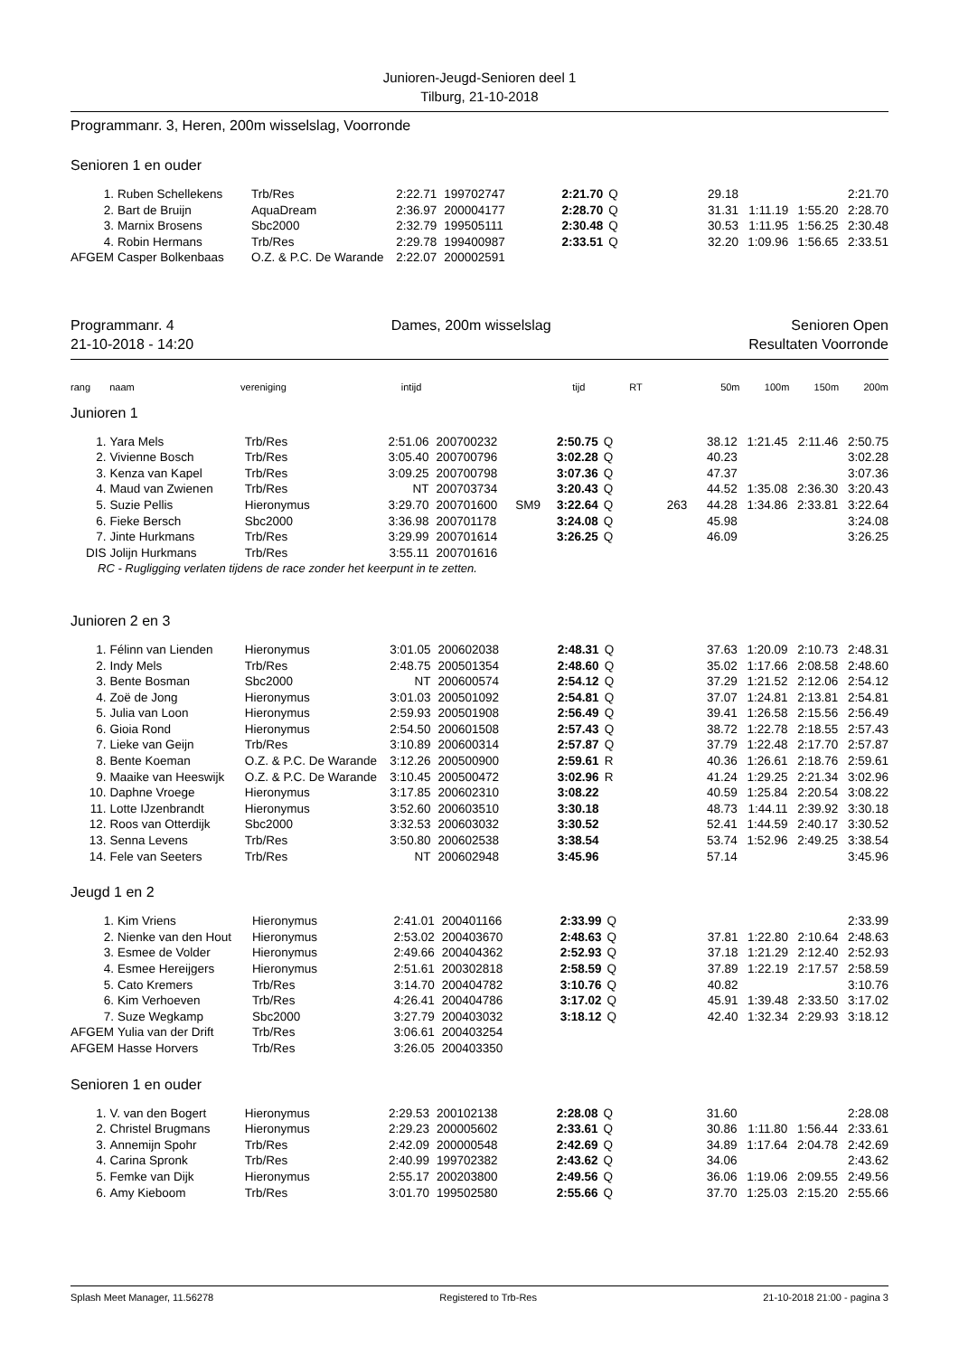Junioren-Jeugd-Senioren deel 1
Tilburg, 21-10-2018
Programmanr. 3, Heren, 200m wisselslag, Voorronde
Senioren 1 en ouder
| 1. | Ruben Schellekens | Trb/Res | 2:22.71 | 199702747 | | 2:21.70 | Q | | 29.18 | | | 2:21.70 |
| 2. | Bart de Bruijn | AquaDream | 2:36.97 | 200004177 | | 2:28.70 | Q | | 31.31 | 1:11.19 | 1:55.20 | 2:28.70 |
| 3. | Marnix Brosens | Sbc2000 | 2:32.79 | 199505111 | | 2:30.48 | Q | | 30.53 | 1:11.95 | 1:56.25 | 2:30.48 |
| 4. | Robin Hermans | Trb/Res | 2:29.78 | 199400987 | | 2:33.51 | Q | | 32.20 | 1:09.96 | 1:56.65 | 2:33.51 |
| AFGEM | Casper Bolkenbaas | O.Z. & P.C. De Warande | 2:22.07 | 200002591 | | | | | | | | |
Programmanr. 4
21-10-2018 - 14:20 Dames, 200m wisselslag Senioren Open
Resultaten Voorronde
| rang | naam | vereniging | intijd | | | tijd | | RT | 50m | 100m | 150m | 200m |
| --- | --- | --- | --- | --- | --- | --- | --- | --- | --- | --- | --- | --- |
Junioren 1
| 1. | Yara Mels | Trb/Res | 2:51.06 | 200700232 | | 2:50.75 | Q | | 38.12 | 1:21.45 | 2:11.46 | 2:50.75 |
| 2. | Vivienne Bosch | Trb/Res | 3:05.40 | 200700796 | | 3:02.28 | Q | | 40.23 | | | 3:02.28 |
| 3. | Kenza van Kapel | Trb/Res | 3:09.25 | 200700798 | | 3:07.36 | Q | | 47.37 | | | 3:07.36 |
| 4. | Maud van Zwienen | Trb/Res | NT | 200703734 | | 3:20.43 | Q | | 44.52 | 1:35.08 | 2:36.30 | 3:20.43 |
| 5. | Suzie Pellis | Hieronymus | 3:29.70 | 200701600 | SM9 | 3:22.64 | Q | 263 | 44.28 | 1:34.86 | 2:33.81 | 3:22.64 |
| 6. | Fieke Bersch | Sbc2000 | 3:36.98 | 200701178 | | 3:24.08 | Q | | 45.98 | | | 3:24.08 |
| 7. | Jinte Hurkmans | Trb/Res | 3:29.99 | 200701614 | | 3:26.25 | Q | | 46.09 | | | 3:26.25 |
| DIS | Jolijn Hurkmans | Trb/Res | 3:55.11 | 200701616 | | | | | | | | |
| RC - Rugligging verlaten tijdens de race zonder het keerpunt in te zetten. | | | | | | | | | | | | |
Junioren 2 en 3
| 1. | Félinn van Lienden | Hieronymus | 3:01.05 | 200602038 | | 2:48.31 | Q | | 37.63 | 1:20.09 | 2:10.73 | 2:48.31 |
| 2. | Indy Mels | Trb/Res | 2:48.75 | 200501354 | | 2:48.60 | Q | | 35.02 | 1:17.66 | 2:08.58 | 2:48.60 |
| 3. | Bente Bosman | Sbc2000 | NT | 200600574 | | 2:54.12 | Q | | 37.29 | 1:21.52 | 2:12.06 | 2:54.12 |
| 4. | Zoë de Jong | Hieronymus | 3:01.03 | 200501092 | | 2:54.81 | Q | | 37.07 | 1:24.81 | 2:13.81 | 2:54.81 |
| 5. | Julia van Loon | Hieronymus | 2:59.93 | 200501908 | | 2:56.49 | Q | | 39.41 | 1:26.58 | 2:15.56 | 2:56.49 |
| 6. | Gioia Rond | Hieronymus | 2:54.50 | 200601508 | | 2:57.43 | Q | | 38.72 | 1:22.78 | 2:18.55 | 2:57.43 |
| 7. | Lieke van Geijn | Trb/Res | 3:10.89 | 200600314 | | 2:57.87 | Q | | 37.79 | 1:22.48 | 2:17.70 | 2:57.87 |
| 8. | Bente Koeman | O.Z. & P.C. De Warande | 3:12.26 | 200500900 | | 2:59.61 | R | | 40.36 | 1:26.61 | 2:18.76 | 2:59.61 |
| 9. | Maaike van Heeswijk | O.Z. & P.C. De Warande | 3:10.45 | 200500472 | | 3:02.96 | R | | 41.24 | 1:29.25 | 2:21.34 | 3:02.96 |
| 10. | Daphne Vroege | Hieronymus | 3:17.85 | 200602310 | | 3:08.22 | | | 40.59 | 1:25.84 | 2:20.54 | 3:08.22 |
| 11. | Lotte IJzenbrandt | Hieronymus | 3:52.60 | 200603510 | | 3:30.18 | | | 48.73 | 1:44.11 | 2:39.92 | 3:30.18 |
| 12. | Roos van Otterdijk | Sbc2000 | 3:32.53 | 200603032 | | 3:30.52 | | | 52.41 | 1:44.59 | 2:40.17 | 3:30.52 |
| 13. | Senna Levens | Trb/Res | 3:50.80 | 200602538 | | 3:38.54 | | | 53.74 | 1:52.96 | 2:49.25 | 3:38.54 |
| 14. | Fele van Seeters | Trb/Res | NT | 200602948 | | 3:45.96 | | | 57.14 | | | 3:45.96 |
Jeugd 1 en 2
| 1. | Kim Vriens | Hieronymus | 2:41.01 | 200401166 | | 2:33.99 | Q | | | | | 2:33.99 |
| 2. | Nienke van den Hout | Hieronymus | 2:53.02 | 200403670 | | 2:48.63 | Q | | 37.81 | 1:22.80 | 2:10.64 | 2:48.63 |
| 3. | Esmee de Volder | Hieronymus | 2:49.66 | 200404362 | | 2:52.93 | Q | | 37.18 | 1:21.29 | 2:12.40 | 2:52.93 |
| 4. | Esmee Hereijgers | Hieronymus | 2:51.61 | 200302818 | | 2:58.59 | Q | | 37.89 | 1:22.19 | 2:17.57 | 2:58.59 |
| 5. | Cato Kremers | Trb/Res | 3:14.70 | 200404782 | | 3:10.76 | Q | | 40.82 | | | 3:10.76 |
| 6. | Kim Verhoeven | Trb/Res | 4:26.41 | 200404786 | | 3:17.02 | Q | | 45.91 | 1:39.48 | 2:33.50 | 3:17.02 |
| 7. | Suze Wegkamp | Sbc2000 | 3:27.79 | 200403032 | | 3:18.12 | Q | | 42.40 | 1:32.34 | 2:29.93 | 3:18.12 |
| AFGEM | Yulia van der Drift | Trb/Res | 3:06.61 | 200403254 | | | | | | | | |
| AFGEM | Hasse Horvers | Trb/Res | 3:26.05 | 200403350 | | | | | | | | |
Senioren 1 en ouder
| 1. | V. van den Bogert | Hieronymus | 2:29.53 | 200102138 | | 2:28.08 | Q | | 31.60 | | | 2:28.08 |
| 2. | Christel Brugmans | Hieronymus | 2:29.23 | 200005602 | | 2:33.61 | Q | | 30.86 | 1:11.80 | 1:56.44 | 2:33.61 |
| 3. | Annemijn Spohr | Trb/Res | 2:42.09 | 200000548 | | 2:42.69 | Q | | 34.89 | 1:17.64 | 2:04.78 | 2:42.69 |
| 4. | Carina Spronk | Trb/Res | 2:40.99 | 199702382 | | 2:43.62 | Q | | 34.06 | | | 2:43.62 |
| 5. | Femke van Dijk | Hieronymus | 2:55.17 | 200203800 | | 2:49.56 | Q | | 36.06 | 1:19.06 | 2:09.55 | 2:49.56 |
| 6. | Amy Kieboom | Trb/Res | 3:01.70 | 199502580 | | 2:55.66 | Q | | 37.70 | 1:25.03 | 2:15.20 | 2:55.66 |
Splash Meet Manager, 11.56278 Registered to Trb-Res 21-10-2018 21:00 - pagina 3